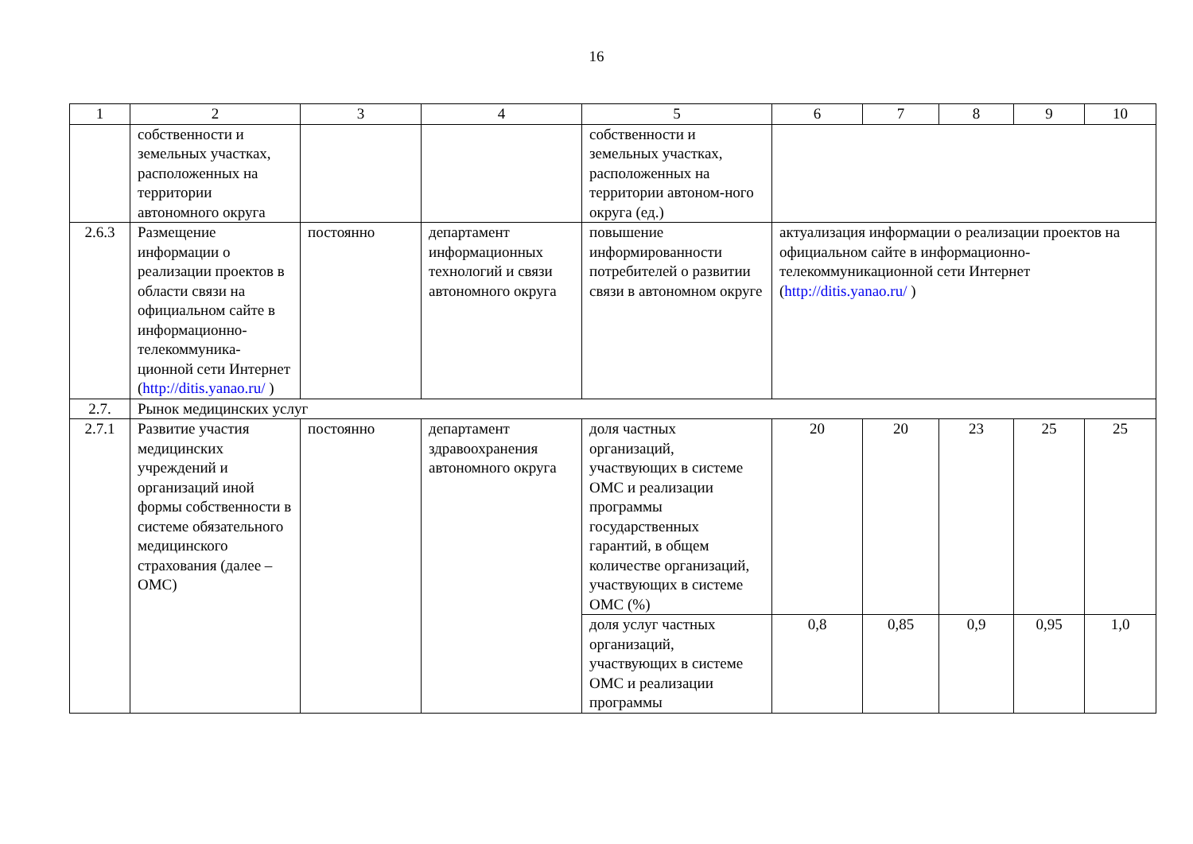16
| 1 | 2 | 3 | 4 | 5 | 6 | 7 | 8 | 9 | 10 |
| --- | --- | --- | --- | --- | --- | --- | --- | --- | --- |
| | собственности и земельных участках, расположенных на территории автономного округа | | | собственности и земельных участках, расположенных на территории автоном-ного округа (ед.) | | | | | |
| 2.6.3 | Размещение информации о реализации проектов в области связи на официальном сайте в информационно-телекоммуника-ционной сети Интернет ( http://ditis.yanao.ru/ ) | постоянно | департамент информационных технологий и связи автономного округа | повышение информированности потребителей о развитии связи в автономном округе | актуализация информации о реализации проектов на официальном сайте в информационно-телекоммуникационной сети Интернет ( http://ditis.yanao.ru/ ) | | | | |
| 2.7. | Рынок медицинских услуг | | | | | | | | |
| 2.7.1 | Развитие участия медицинских учреждений и организаций иной формы собственности в системе обязательного медицинского страхования (далее – ОМС) | постоянно | департамент здравоохранения автономного округа | доля частных организаций, участвующих в системе ОМС и реализации программы государственных гарантий, в общем количестве организаций, участвующих в системе ОМС (%) | 20 | 20 | 23 | 25 | 25 |
| | | | | доля услуг частных организаций, участвующих в системе ОМС и реализации программы | 0,8 | 0,85 | 0,9 | 0,95 | 1,0 |